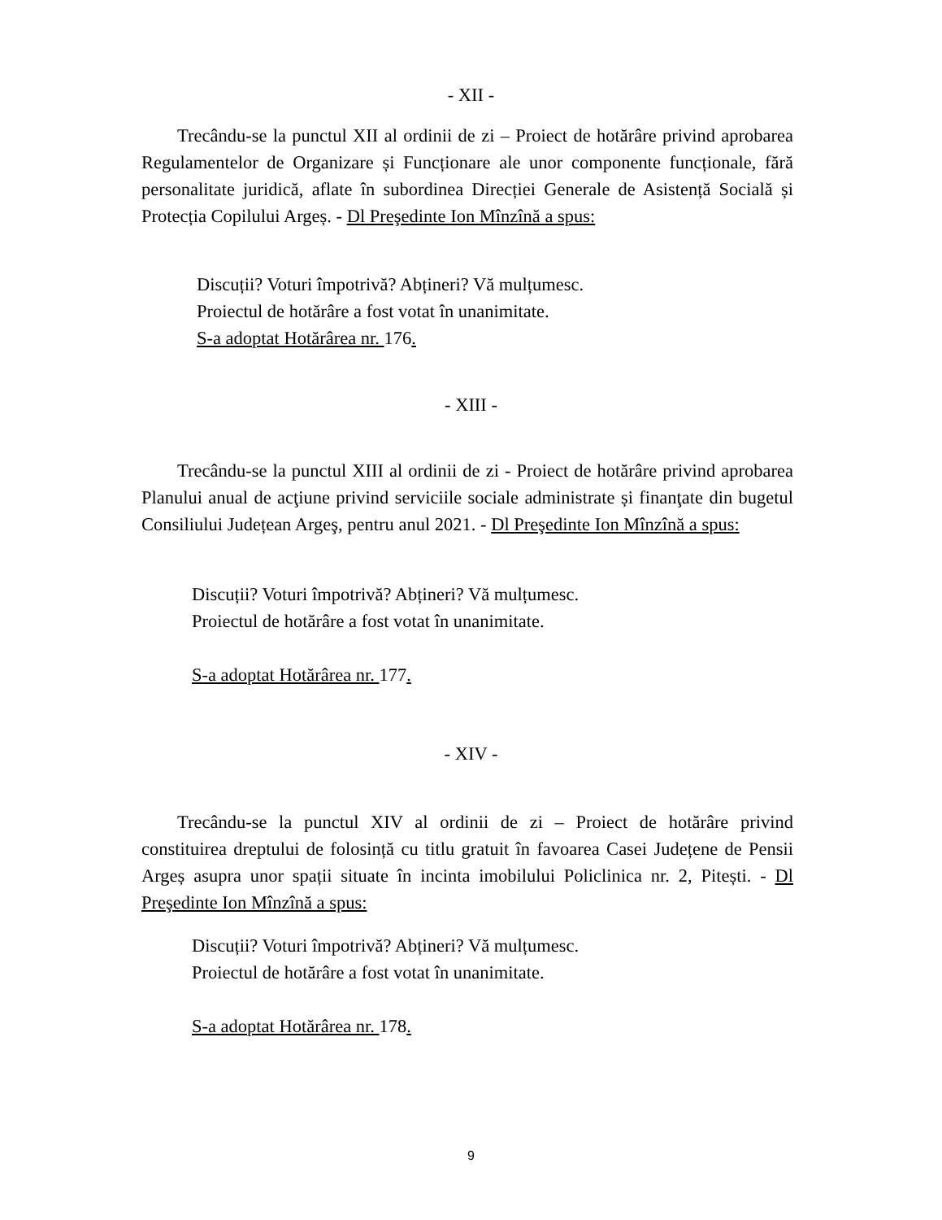- XII -
Trecându-se la punctul XII al ordinii de zi – Proiect de hotărâre privind aprobarea Regulamentelor de Organizare și Funcționare ale unor componente funcționale, fără personalitate juridică, aflate în subordinea Direcției Generale de Asistență Socială și Protecția Copilului Argeș. - Dl Preşedinte Ion Mînzînă a spus:
Discuții? Voturi împotrivă? Abțineri? Vă mulțumesc.
Proiectul de hotărâre a fost votat în unanimitate.
S-a adoptat Hotărârea nr. 176.
- XIII -
Trecându-se la punctul XIII al ordinii de zi - Proiect de hotărâre privind aprobarea Planului anual de acţiune privind serviciile sociale administrate și finanţate din bugetul Consiliului Județean Argeş, pentru anul 2021. - Dl Preşedinte Ion Mînzînă a spus:
Discuții? Voturi împotrivă? Abțineri? Vă mulțumesc.
Proiectul de hotărâre a fost votat în unanimitate.
S-a adoptat Hotărârea nr. 177.
- XIV -
Trecându-se la punctul XIV al ordinii de zi – Proiect de hotărâre privind constituirea dreptului de folosință cu titlu gratuit în favoarea Casei Județene de Pensii Argeș asupra unor spații situate în incinta imobilului Policlinica nr. 2, Pitești. - Dl Preşedinte Ion Mînzînă a spus:
Discuții? Voturi împotrivă? Abțineri? Vă mulțumesc.
Proiectul de hotărâre a fost votat în unanimitate.
S-a adoptat Hotărârea nr. 178.
9